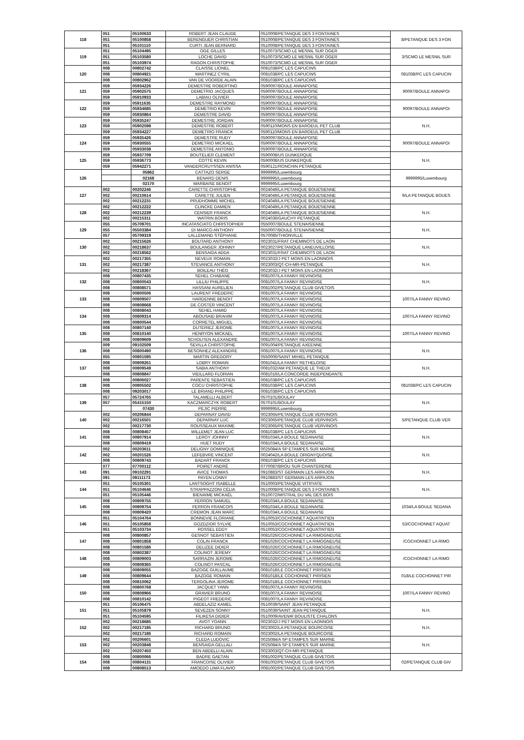| 118 | 051 | 05100633 | ROBERT JEAN CLAUDE | 0510008/PETANQUE DES 3 FONTAINES | 8/PETANQUE DES 3 FON |
| | 051 | 05100858 | BERENGUER CHRISTIAN | 0510008/PETANQUE DES 3 FONTAINES | |
| | 051 | 05101110 | CURTI JEAN BERNARD | 0510008/PETANQUE DES 3 FONTAINES | |
| 119 | 051 | 05104495 | OGE GILLES | 0510073/SCMO LE MESNIL SUR OGER | 3/SCMO LE MESNIL SUR |
| | 051 | 05103580 | LOCHE DAVID | 0510073/SCMO LE MESNIL SUR OGER | |
| | 051 | 05103974 | RAGON CHRISTOPHE | 0510073/SCMO LE MESNIL SUR OGER | |
| 120 | 008 | 00802742 | CLAISSE LIONEL | 0081038/PC LES CAPUCINS | 081038/PC LES CAPUCIN |
| | 008 | 00804921 | MARTINEZ CYRIL | 0081038/PC LES CAPUCINS | |
| | 008 | 00802962 | VAN DE VOORDE ALAIN | 0081038/PC LES CAPUCINS | |
| 121 | 059 | 05934226 | DEMESTRE ROBERTINO | 0590097/BOULE ANNAPOISE | 90097/BOULE ANNAPOI |
| | 059 | 05902575 | DEMETRIO JACQUES | 0590097/BOULE ANNAPOISE | |
| | 059 | 05910933 | LABIAU OLIVIER | 0590097/BOULE ANNAPOISE | |
| 122 | 059 | 05911635 | DEMESTRE RAYMOND | 0590097/BOULE ANNAPOISE | 90097/BOULE ANNAPOI |
| | 059 | 05934685 | DEMETRIO KEVIN | 0590097/BOULE ANNAPOISE | |
| | 059 | 05930864 | DEMESTRE DAVID | 0590097/BOULE ANNAPOISE | |
| 123 | 059 | 05935247 | DEMESTRE JORDAN | 0590097/BOULE ANNAPOISE | N.H. |
| | 059 | 05902598 | DEMESTRE ROBERT | 0590110/MONS EN BAROEUL PET CLUB | |
| | 059 | 05934227 | DEMETRIO FRANCK | 0590110/MONS EN BAROEUL PET CLUB | |
| 124 | 059 | 05935426 | DEMESTRE RUDY | 0590097/BOULE ANNAPOISE | 90097/BOULE ANNAPOI |
| | 059 | 05930555 | DEMETRIO MICKAEL | 0590097/BOULE ANNAPOISE | |
| | 059 | 05933038 | DEMESTRE ANTONIO | 0590097/BOULE ANNAPOISE | |
| 125 | 059 | 05937709 | BOUTELIER CLEMENT | 0590008/US DUNKERQUE | N.H. |
| | 059 | 05936773 | COTTE KEVIN | 0590008/US DUNKERQUE | |
| | 059 | 05942271 | VANDERCRUYSSEN ANISSA | 0590121/RONCHIN PETANQUE | |
| 126 | | 05862 | CATTAZO SERGE | 9999995/Luxembourg | 9999995/Luxembourg |
| | | 02168 | BENARD DENIS | 9999995/Luxembourg | |
| | | 02170 | MARBAISE BENOIT | 9999995/Luxembourg | |
| 127 | 002 | 00202246 | CARETTE CHRISTOPHE | 0024049/LA PETANQUE BOUESIENNE | 9/LA PETANQUE BOUES |
| | 002 | 00210614 | CARETTE JULIEN | 0024049/LA PETANQUE BOUESIENNE | |
| | 002 | 00212231 | PRUDHOMME MICHEL | 0024049/LA PETANQUE BOUESIENNE | |
| 128 | 002 | 00212222 | CLINCKE DAMIEN | 0024049/LA PETANQUE BOUESIENNE | N.H. |
| | 002 | 00212239 | CENSIER FRANCK | 0024049/LA PETANQUE BOUESIENNE | |
| | 002 | 00215311 | WATRIN BORIS | 0024036/GAUCHY PETANQUE | |
| 129 | 055 | 05709701 | INCATASCIATO CHRISTOPHER | 0550007/BOULE STENAISIENNE | N.H. |
| | 055 | 05503384 | DI MARCO ANTHONY | 0550007/BOULE STENAISIENNE | |
| | 057 | 05709319 | LALLEMAND STÉPHANE | 0570085/THIONVILLE | |
| 130 | 002 | 00215626 | BOUTARD ANTHONY | 0023031/FRAT CHEMINOTS DE LAON | N.H. |
| | 002 | 00218637 | BOULANGER JOHNNY | 0023027/PETANQUE LANEUVILLOISE | |
| | 002 | 00218562 | BENSAIDA ADDA | 0023031/FRAT CHEMINOTS DE LAON | |
| 131 | 002 | 00217355 | NEVEUX ROMAIN | 0023032/J PET MONS EN LAONNOIS | N.H. |
| | 002 | 00217387 | STEVANCE ANTHONY | 0023003/QT-CH-MR-PETANQUE | |
| | 002 | 00218367 | BOILEAU THÉO | 0023032/J PET MONS EN LAONNOIS | |
| 132 | 008 | 00807435 | SEHEL CHABANE | 0081007/LA FANNY REVINOISE | N.H. |
| | 008 | 00800543 | LILLIU PHILIPPE | 0081007/LA FANNY REVINOISE | |
| | 008 | 00808571 | HASSANI AURELIEN | 0081002/PETANQUE CLUB GIVETOIS | |
| 133 | 008 | 00800506 | LAURENT FREDERIC | 0081007/LA FANNY REVINOISE | 1007/LA FANNY REVINO |
| | 008 | 00809507 | HARDENNE BENOIT | 0081007/LA FANNY REVINOISE | |
| | 008 | 00808668 | DE COSTER VINCENT | 0081007/LA FANNY REVINOISE | |
| 134 | 008 | 00808043 | SEHEL HAMID | 0081007/LA FANNY REVINOISE | 1007/LA FANNY REVINO |
| | 008 | 00809314 | ABOUSAID BRAHIM | 0081007/LA FANNY REVINOISE | |
| | 008 | 00800544 | CORRETEL MIGUEL | 0081007/LA FANNY REVINOISE | |
| 135 | 008 | 00807140 | DUTERIEZ JEROME | 0081007/LA FANNY REVINOISE | 1007/LA FANNY REVINO |
| | 008 | 00810140 | HENRYON MICKAEL | 0081007/LA FANNY REVINOISE | |
| | 008 | 00809609 | SCHOUTEN ALEXANDRE | 0081007/LA FANNY REVINOISE | |
| 136 | 009 | 09102509 | SEVILLA CHRISTOPHE | 0091004/PETANQUE AXEENNE | N.H. |
| | 008 | 00800490 | BESONHEZ ALEXANDRE | 0081007/LA FANNY REVINOISE | |
| | 055 | 00801595 | MARTIN GREGORY | 0550006/SAINT MIHIEL PETANQUE | |
| 137 | 008 | 00809261 | LOBRY ROMAIN | 0081041/LA FANNY RETHELOISE | N.H. |
| | 008 | 00809549 | SABIA ANTHONY | 0081032/AM PETANQUE LE THEUX | |
| | 008 | 00808847 | VIEILLARD FLORIAN | 0081016/LA CONCORDE INDEPENDANTE | |
| 138 | 008 | 00806027 | PARENTE SEBASTIEN | 0081038/PC LES CAPUCINS | 081038/PC LES CAPUCIN |
| | 008 | 00805502 | COCU CHRISTOPHE | 0081038/PC LES CAPUCINS | |
| | 008 | 09203017 | LE BRIAND PHILIPPE | 0081038/PC LES CAPUCINS | |
| 139 | 057 | 05724765 | TALAMELLI ALBERT | 0570101/BOULAY | N.H. |
| | 057 | 05415150 | KACZMARCZYK ROBERT | 0570101/BOULAY | |
| | | 07430 | PEJIC PIERRE | 9999995/Luxembourg | |
| 140 | 002 | 00206844 | DEPARNAY DAVID | 0023065/PETANQUE CLUB VERVINOIS | 5/PETANQUE CLUB VER |
| | 002 | 00216501 | DEPARNAY LUC | 0023065/PETANQUE CLUB VERVINOIS | |
| | 002 | 00217730 | ROUSSEAUX MAXIME | 0023065/PETANQUE CLUB VERVINOIS | |
| 141 | 008 | 00808457 | WILLEMET JEAN LUC | 0081038/PC LES CAPUCINS | N.H. |
| | 008 | 00807914 | LEROY JOHNNY | 0081034/LA BOULE SEDANAISE | |
| | 008 | 00809419 | HUET RUDY | 0081034/LA BOULE SEDANAISE | |
| 142 | 002 | 00203611 | DELIGNY DOMINIQUE | 0025084/A SP ETAMPES SUR MARNE | N.H. |
| | 002 | 00201526 | LEFEBVRE VINCENT | 0024042/LA BOULE ORIGNYQUOISE | |
| | 008 | 00809743 | BADART FRANCK | 0081038/PC LES CAPUCINS | |
| 143 | 077 | 07700112 | POIRET ANDRÉ | 0770087/BROU SUR CHANTEREINE | N.H. |
| | 091 | 09102291 | AVICE THOMAS | 0910883/ST GERMAIN LES ARPAJON | |
| | 091 | 09111173 | PAYEN LONNY | 0910883/ST GERMAIN LES ARPAJON | |
| 144 | 051 | 05105301 | LANTSOGHT ISABELLE | 0510003/PETANQUE VITRYATE | N.H. |
| | 051 | 05104646 | STRAPPAZZONI CÉLIA | 0510008/PETANQUE DES 3 FONTAINES | |
| | 051 | 05105446 | BIENAIME MICKAËL | 0510072/MISTRAL DU VAL DES BOIS | |
| 145 | 008 | 00809755 | FERRON SAMUEL | 0081034/LA BOULE SEDANAISE | 1034/LA BOULE SEDANA |
| | 008 | 00809754 | FERRON FRANCOIS | 0081034/LA BOULE SEDANAISE | |
| | 008 | 00809420 | CREMON JEAN MARC | 0081034/LA BOULE SEDANAISE | |
| 146 | 051 | 05104764 | BONNEVIE FLORIANE | 0510053/COCHONNET AQUATINTIEN | 53/COCHONNET AQUAT |
| | 051 | 05105858 | GOZDZIOR SYLVIE | 0510053/COCHONNET AQUATINTIEN | |
| | 051 | 05103734 | ROSSEL EDDY | 0510053/COCHONNET AQUATINTIEN | |
| 147 | 008 | 00800857 | GESNOT SEBASTIEN | 0081026/COCHONNET LA RIMOGNEUSE | /COCHONNET LA RIMO |
| | 008 | 00801858 | COLIN FRANCK | 0081026/COCHONNET LA RIMOGNEUSE | |
| | 008 | 00801586 | DELIZEE DIDIER | 0081026/COCHONNET LA RIMOGNEUSE | |
| 148 | 008 | 00802387 | COLINOT JEREMY | 0081026/COCHONNET LA RIMOGNEUSE | /COCHONNET LA RIMO |
| | 008 | 00809003 | SARRAZIN JEROME | 0081026/COCHONNET LA RIMOGNEUSE | |
| | 008 | 00808365 | COLINOT PASCAL | 0081026/COCHONNET LA RIMOGNEUSE | |
| 149 | 008 | 00809055 | BAZOGE GUILLAUME | 0081018/LE COCHONNET PIRISIEN | 018/LE COCHONNET PIR |
| | 008 | 00809644 | BAZOGE ROMAIN | 0081018/LE COCHONNET PIRISIEN | |
| | 008 | 00810062 | TERGOLINA JEROME | 0081018/LE COCHONNET PIRISIEN | |
| 150 | 008 | 00800768 | JACQUET YANN | 0081007/LA FANNY REVINOISE | 1007/LA FANNY REVINO |
| | 008 | 00808966 | GRAVIER BRUNO | 0081007/LA FANNY REVINOISE | |
| | 008 | 00810142 | PIGEOT FREDERIC | 0081007/LA FANNY REVINOISE | |
| 151 | 051 | 05106475 | ABDELAZIZ KAMEL | 0510039/SAINT JEAN PETANQUE | N.H. |
| | 051 | 05105879 | SEVEZEN SONNY | 0510039/SAINT JEAN PETANQUE | |
| | 051 | 05104595 | FILIKESA DIDIER | 0510009/AVENIR BOULISTE CHALONS | |
| 152 | 002 | 00218685 | AVOT YOANN | 0023032/J PET MONS EN LAONNOIS | N.H. |
| | 002 | 00217185 | RICHARD BRUNO | 0023002/LA PETANQUE BOURCOISE | |
| | 002 | 00217186 | RICHARD ROMAIN | 0023002/LA PETANQUE BOURCOISE | |
| 153 | 002 | 00206601 | CLEDA LUDOVIC | 0025084/A SP ETAMPES SUR MARNE | N.H. |
| | 002 | 00203848 | BENSAIDA GELLALI | 0025084/A SP ETAMPES SUR MARNE | |
| | 002 | 00207450 | BEN ABDELLI ALAIN | 0023003/QT-CH-MR-PETANQUE | |
| 154 | 008 | 00800066 | BADRE GAETAN | 0081002/PETANQUE CLUB GIVETOIS | 02/PETANQUE CLUB GIV |
| | 008 | 00804131 | FRANCOISE OLIVIER | 0081002/PETANQUE CLUB GIVETOIS | |
| | 008 | 00808513 | AMOEDO LIMA FLAVIO | 0081002/PETANQUE CLUB GIVETOIS | |